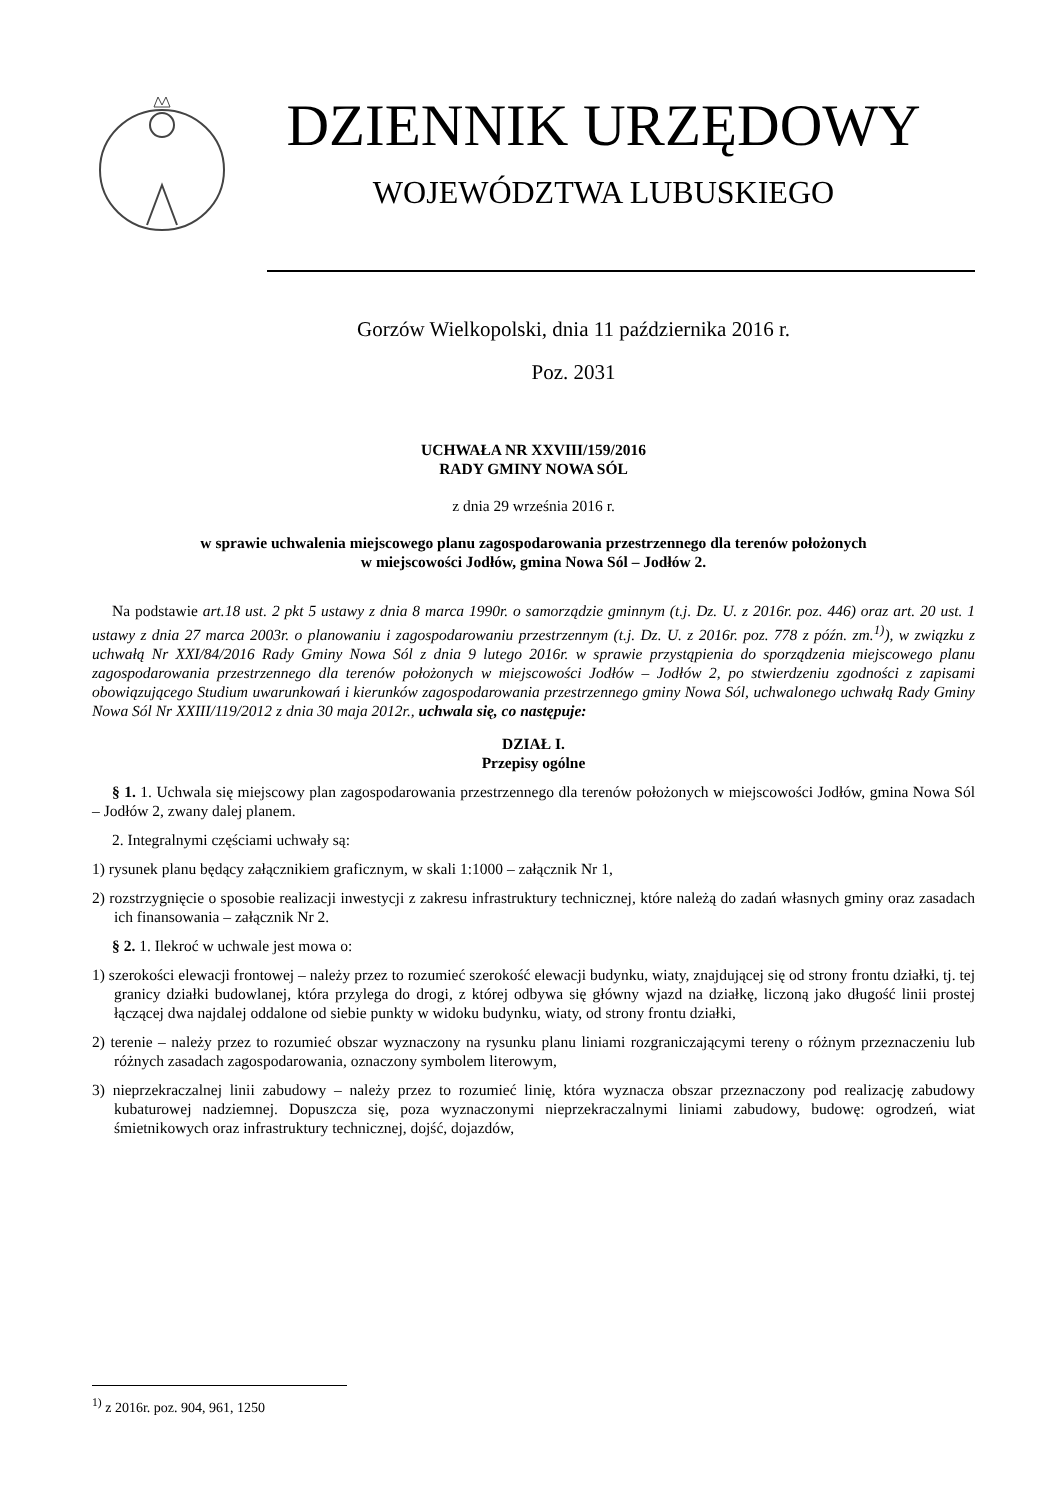DZIENNIK URZĘDOWY
WOJEWÓDZTWA LUBUSKIEGO
Gorzów Wielkopolski, dnia 11 października 2016 r.
Poz. 2031
UCHWAŁA NR XXVIII/159/2016
RADY GMINY NOWA SÓL
z dnia 29 września 2016 r.
w sprawie uchwalenia miejscowego planu zagospodarowania przestrzennego dla terenów położonych
w miejscowości Jodłów, gmina Nowa Sól – Jodłów 2.
Na podstawie art.18 ust. 2 pkt 5 ustawy z dnia 8 marca 1990r. o samorządzie gminnym (t.j. Dz. U. z 2016r. poz. 446) oraz art. 20 ust. 1 ustawy z dnia 27 marca 2003r. o planowaniu i zagospodarowaniu przestrzennym (t.j. Dz. U. z 2016r. poz. 778 z późn. zm.<sup>1)</sup>), w związku z uchwałą Nr XXI/84/2016 Rady Gminy Nowa Sól z dnia 9 lutego 2016r. w sprawie przystąpienia do sporządzenia miejscowego planu zagospodarowania przestrzennego dla terenów położonych w miejscowości Jodłów – Jodłów 2, po stwierdzeniu zgodności z zapisami obowiązującego Studium uwarunkowań i kierunków zagospodarowania przestrzennego gminy Nowa Sól, uchwalonego uchwałą Rady Gminy Nowa Sól Nr XXIII/119/2012 z dnia 30 maja 2012r., uchwala się, co następuje:
DZIAŁ I.
Przepisy ogólne
§ 1. 1. Uchwala się miejscowy plan zagospodarowania przestrzennego dla terenów położonych w miejscowości Jodłów, gmina Nowa Sól – Jodłów 2, zwany dalej planem.
2. Integralnymi częściami uchwały są:
1) rysunek planu będący załącznikiem graficznym, w skali 1:1000 – załącznik Nr 1,
2) rozstrzygnięcie o sposobie realizacji inwestycji z zakresu infrastruktury technicznej, które należą do zadań własnych gminy oraz zasadach ich finansowania – załącznik Nr 2.
§ 2. 1. Ilekroć w uchwale jest mowa o:
1) szerokości elewacji frontowej – należy przez to rozumieć szerokość elewacji budynku, wiaty, znajdującej się od strony frontu działki, tj. tej granicy działki budowlanej, która przylega do drogi, z której odbywa się główny wjazd na działkę, liczoną jako długość linii prostej łączącej dwa najdalej oddalone od siebie punkty w widoku budynku, wiaty, od strony frontu działki,
2) terenie – należy przez to rozumieć obszar wyznaczony na rysunku planu liniami rozgraniczającymi tereny o różnym przeznaczeniu lub różnych zasadach zagospodarowania, oznaczony symbolem literowym,
3) nieprzekraczalnej linii zabudowy – należy przez to rozumieć linię, która wyznacza obszar przeznaczony pod realizację zabudowy kubaturowej nadziemnej. Dopuszcza się, poza wyznaczonymi nieprzekraczalnymi liniami zabudowy, budowę: ogrodzeń, wiat śmietnikowych oraz infrastruktury technicznej, dojść, dojazdów,
<sup>1)</sup> z 2016r. poz. 904, 961, 1250